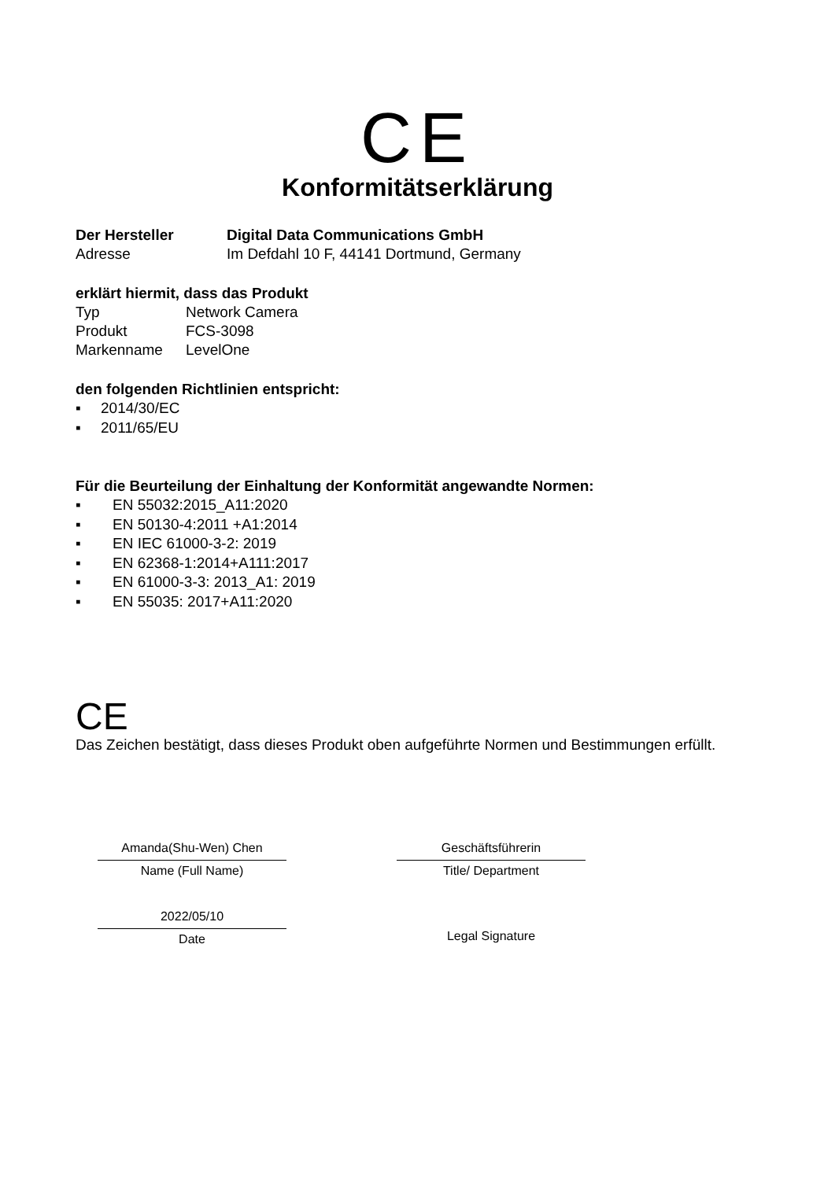CE
Konformitätserklärung
Der Hersteller Digital Data Communications GmbH
Adresse Im Defdahl 10 F, 44141 Dortmund, Germany
erklärt hiermit, dass das Produkt
Typ Network Camera
Produkt FCS-3098
Markenname LevelOne
den folgenden Richtlinien entspricht:
▪ 2014/30/EC
▪ 2011/65/EU
Für die Beurteilung der Einhaltung der Konformität angewandte Normen:
▪ EN 55032:2015_A11:2020
▪ EN 50130-4:2011 +A1:2014
▪ EN IEC 61000-3-2: 2019
▪ EN 62368-1:2014+A111:2017
▪ EN 61000-3-3: 2013_A1: 2019
▪ EN 55035: 2017+A11:2020
CE
Das Zeichen bestätigt, dass dieses Produkt oben aufgeführte Normen und Bestimmungen erfüllt.
Amanda(Shu-Wen) Chen
Name (Full Name)
2022/05/10
Date
Geschäftsführerin
Title/ Department
Legal Signature